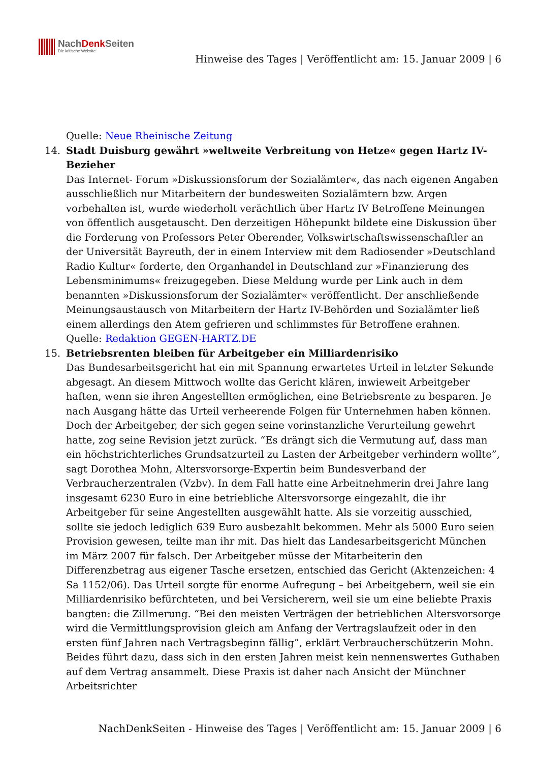NachDenk Seiten
Die kritische Website
Hinweise des Tages | Veröffentlicht am: 15. Januar 2009 | 6
Quelle: Neue Rheinische Zeitung
14. Stadt Duisburg gewährt »weltweite Verbreitung von Hetze« gegen Hartz IV-Bezieher
Das Internet- Forum »Diskussionsforum der Sozialämter«, das nach eigenen Angaben ausschließlich nur Mitarbeitern der bundesweiten Sozialämtern bzw. Argen vorbehalten ist, wurde wiederholt verächtlich über Hartz IV Betroffene Meinungen von öffentlich ausgetauscht. Den derzeitigen Höhepunkt bildete eine Diskussion über die Forderung von Professors Peter Oberender, Volkswirtschaftswissenschaftler an der Universität Bayreuth, der in einem Interview mit dem Radiosender »Deutschland Radio Kultur« forderte, den Organhandel in Deutschland zur »Finanzierung des Lebensminimums« freizugegeben. Diese Meldung wurde per Link auch in dem benannten »Diskussionsforum der Sozialämter« veröffentlicht. Der anschließende Meinungsaustausch von Mitarbeitern der Hartz IV-Behörden und Sozialämter ließ einem allerdings den Atem gefrieren und schlimmstes für Betroffene erahnen.
Quelle: Redaktion GEGEN-HARTZ.DE
15. Betriebsrenten bleiben für Arbeitgeber ein Milliardenrisiko
Das Bundesarbeitsgericht hat ein mit Spannung erwartetes Urteil in letzter Sekunde abgesagt. An diesem Mittwoch wollte das Gericht klären, inwieweit Arbeitgeber haften, wenn sie ihren Angestellten ermöglichen, eine Betriebsrente zu besparen. Je nach Ausgang hätte das Urteil verheerende Folgen für Unternehmen haben können. Doch der Arbeitgeber, der sich gegen seine vorinstanzliche Verurteilung gewehrt hatte, zog seine Revision jetzt zurück. “Es drängt sich die Vermutung auf, dass man ein höchstrichterliches Grundsatzurteil zu Lasten der Arbeitgeber verhindern wollte”, sagt Dorothea Mohn, Altersvorsorge-Expertin beim Bundesverband der Verbraucherzentralen (Vzbv). In dem Fall hatte eine Arbeitnehmerin drei Jahre lang insgesamt 6230 Euro in eine betriebliche Altersvorsorge eingezahlt, die ihr Arbeitgeber für seine Angestellten ausgewählt hatte. Als sie vorzeitig ausschied, sollte sie jedoch lediglich 639 Euro ausbezahlt bekommen. Mehr als 5000 Euro seien Provision gewesen, teilte man ihr mit. Das hielt das Landesarbeitsgericht München im März 2007 für falsch. Der Arbeitgeber müsse der Mitarbeiterin den Differenzbetrag aus eigener Tasche ersetzen, entschied das Gericht (Aktenzeichen: 4 Sa 1152/06). Das Urteil sorgte für enorme Aufregung – bei Arbeitgebern, weil sie ein Milliardenrisiko befürchteten, und bei Versicherern, weil sie um eine beliebte Praxis bangten: die Zillmerung. “Bei den meisten Verträgen der betrieblichen Altersvorsorge wird die Vermittlungsprovision gleich am Anfang der Vertragslaufzeit oder in den ersten fünf Jahren nach Vertragsbeginn fällig”, erklärt Verbraucherschützerin Mohn. Beides führt dazu, dass sich in den ersten Jahren meist kein nennenswertes Guthaben auf dem Vertrag ansammelt. Diese Praxis ist daher nach Ansicht der Münchner Arbeitsrichter
NachDenkSeiten - Hinweise des Tages | Veröffentlicht am: 15. Januar 2009 | 6